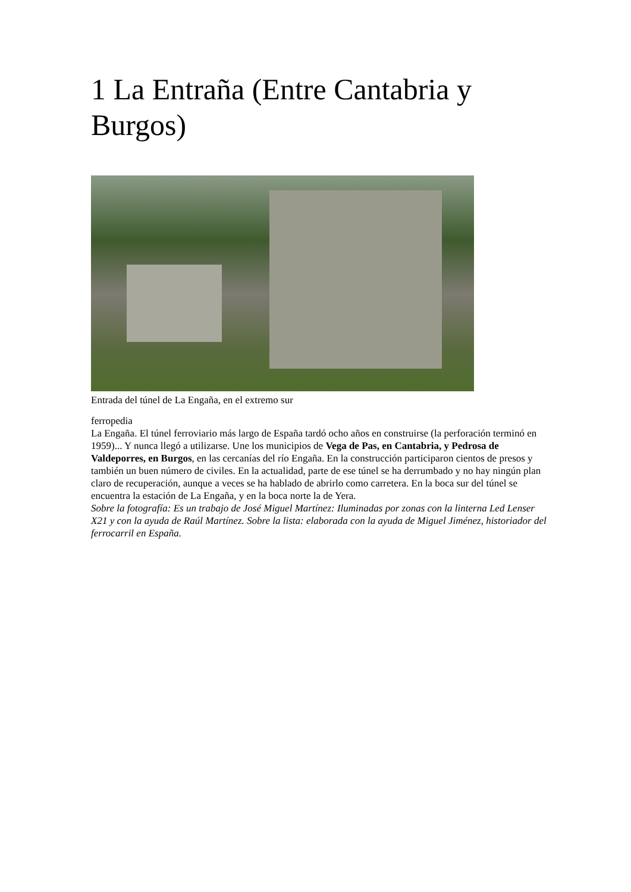1 La Entraña (Entre Cantabria y Burgos)
Entrada del túnel de La Engaña, en el extremo sur
ferropedia
La Engaña. El túnel ferroviario más largo de España tardó ocho años en construirse (la perforación terminó en 1959)... Y nunca llegó a utilizarse. Une los municipios de Vega de Pas, en Cantabria, y Pedrosa de Valdeporres, en Burgos, en las cercanías del río Engaña. En la construcción participaron cientos de presos y también un buen número de civiles. En la actualidad, parte de ese túnel se ha derrumbado y no hay ningún plan claro de recuperación, aunque a veces se ha hablado de abrirlo como carretera. En la boca sur del túnel se encuentra la estación de La Engaña, y en la boca norte la de Yera.
Sobre la fotografía: Es un trabajo de José Miguel Martínez: Iluminadas por zonas con la linterna Led Lenser X21 y con la ayuda de Raúl Martínez. Sobre la lista: elaborada con la ayuda de Miguel Jiménez, historiador del ferrocarril en España.